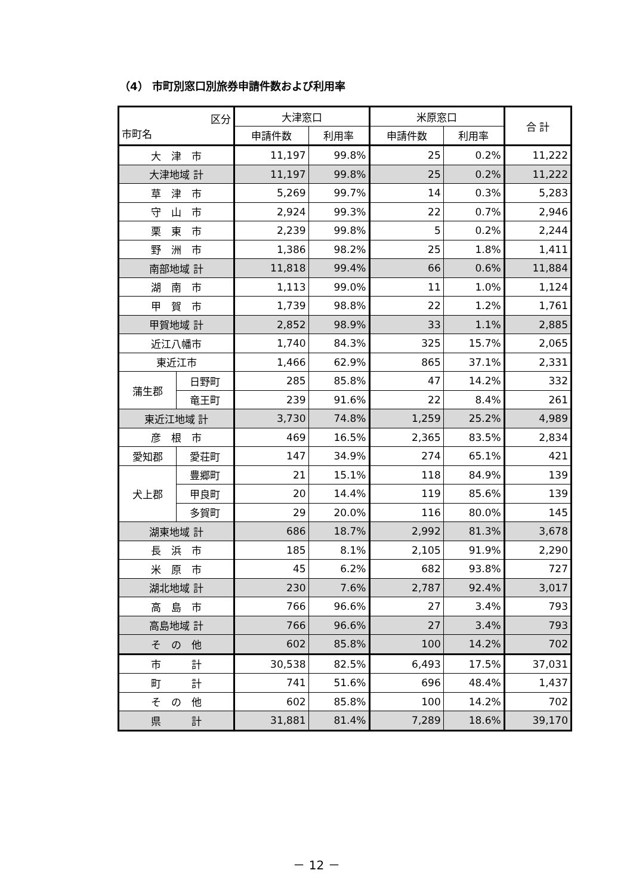（4） 市町別窓口別旅券申請件数および利用率
| 区分 市町名 | | 大津窓口 | | 米原窓口 | | 合 計 |
| --- | --- | --- | --- | --- | --- | --- |
| | | 申請件数 | 利用率 | 申請件数 | 利用率 | |
| 大 津 市 | | 11,197 | 99.8% | 25 | 0.2% | 11,222 |
| 大津地域 計 | | 11,197 | 99.8% | 25 | 0.2% | 11,222 |
| 草 津 市 | | 5,269 | 99.7% | 14 | 0.3% | 5,283 |
| 守 山 市 | | 2,924 | 99.3% | 22 | 0.7% | 2,946 |
| 栗 東 市 | | 2,239 | 99.8% | 5 | 0.2% | 2,244 |
| 野 洲 市 | | 1,386 | 98.2% | 25 | 1.8% | 1,411 |
| 南部地域 計 | | 11,818 | 99.4% | 66 | 0.6% | 11,884 |
| 湖 南 市 | | 1,113 | 99.0% | 11 | 1.0% | 1,124 |
| 甲 賀 市 | | 1,739 | 98.8% | 22 | 1.2% | 1,761 |
| 甲賀地域 計 | | 2,852 | 98.9% | 33 | 1.1% | 2,885 |
| 近江八幡市 | | 1,740 | 84.3% | 325 | 15.7% | 2,065 |
| 東近江市 | | 1,466 | 62.9% | 865 | 37.1% | 2,331 |
| 蒲生郡 | 日野町 | 285 | 85.8% | 47 | 14.2% | 332 |
| | 竜王町 | 239 | 91.6% | 22 | 8.4% | 261 |
| 東近江地域 計 | | 3,730 | 74.8% | 1,259 | 25.2% | 4,989 |
| 彦 根 市 | | 469 | 16.5% | 2,365 | 83.5% | 2,834 |
| 愛知郡 | 愛荘町 | 147 | 34.9% | 274 | 65.1% | 421 |
| 犬上郡 | 豊郷町 | 21 | 15.1% | 118 | 84.9% | 139 |
| | 甲良町 | 20 | 14.4% | 119 | 85.6% | 139 |
| | 多賀町 | 29 | 20.0% | 116 | 80.0% | 145 |
| 湖東地域 計 | | 686 | 18.7% | 2,992 | 81.3% | 3,678 |
| 長 浜 市 | | 185 | 8.1% | 2,105 | 91.9% | 2,290 |
| 米 原 市 | | 45 | 6.2% | 682 | 93.8% | 727 |
| 湖北地域 計 | | 230 | 7.6% | 2,787 | 92.4% | 3,017 |
| 高 島 市 | | 766 | 96.6% | 27 | 3.4% | 793 |
| 高島地域 計 | | 766 | 96.6% | 27 | 3.4% | 793 |
| そ の 他 | | 602 | 85.8% | 100 | 14.2% | 702 |
| 市 計 | | 30,538 | 82.5% | 6,493 | 17.5% | 37,031 |
| 町 計 | | 741 | 51.6% | 696 | 48.4% | 1,437 |
| そ の 他 | | 602 | 85.8% | 100 | 14.2% | 702 |
| 県 計 | | 31,881 | 81.4% | 7,289 | 18.6% | 39,170 |
－ 12 －